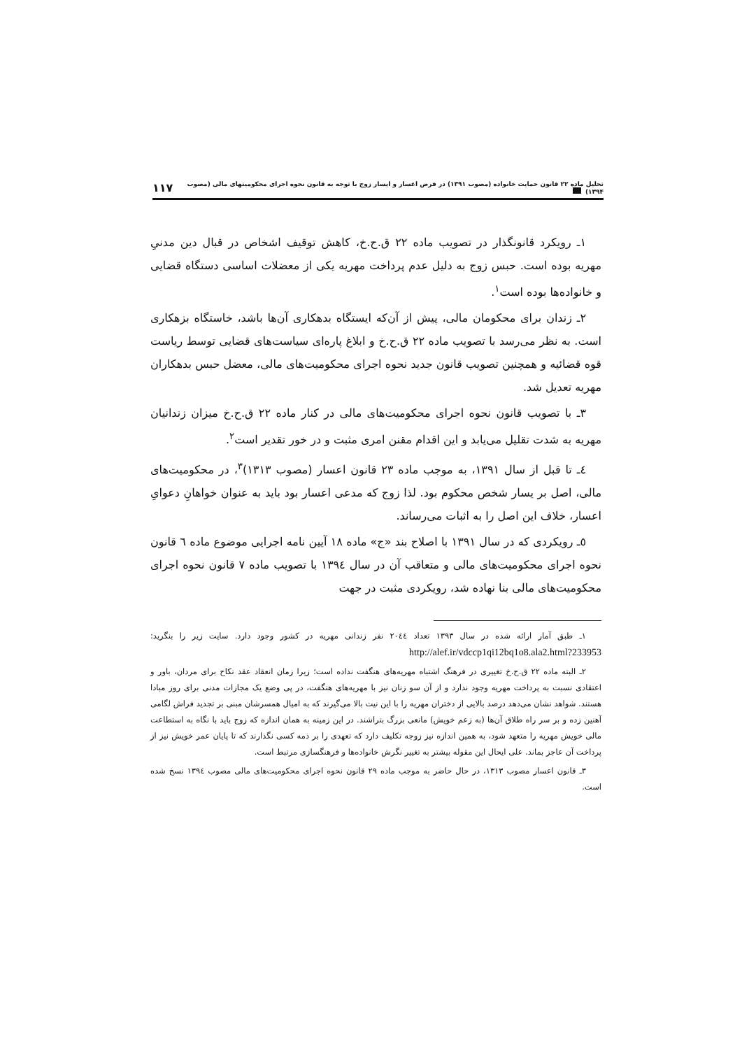تحلیل ماده ۲۲ قانون حمایت خانواده (مصوب ۱۳۹۱) در فرض اعسار و ایسار زوج با توجه به قانون نحوه اجرای محکومیتهای مالی (مصوب ۱۳۹۴) ۱۱۷
۱ـ رویکرد قانونگذار در تصویب ماده ۲۲ ق.ح.خ، کاهش توقیف اشخاص در قبال دین مدنیِ مهریه بوده است. حبس زوج به دلیل عدم پرداخت مهریه یکی از معضلات اساسی دستگاه قضایی و خانواده‌ها بوده است<sup>۱</sup>.
۲ـ زندان برای محکومان مالی، پیش از آن‌که ایستگاه بدهکاری آن‌ها باشد، خاستگاه بزهکاری است. به نظر می‌رسد با تصویب ماده ۲۲ ق.ح.خ و ابلاغ پاره‌ای سیاست‌های قضایی توسط ریاست قوه قضائیه و همچنین تصویب قانون جدید نحوه اجرای محکومیت‌های مالی، معضل حبس بدهکاران مهریه تعدیل شد.
۳ـ با تصویب قانون نحوه اجرای محکومیت‌های مالی در کنار ماده ۲۲ ق.ح.خ میزان زندانیان مهریه به شدت تقلیل می‌یابد و این اقدام مقنن امری مثبت و در خور تقدیر است<sup>۲</sup>.
٤ـ تا قبل از سال ۱۳۹۱، به موجب ماده ۲۳ قانون اعسار (مصوب ۱۳۱۳)<sup>۳</sup>، در محکومیت‌های مالی، اصل بر یسار شخص محکوم بود. لذا زوج که مدعی اعسار بود باید به عنوان خواهانِ دعوایِ اعسار، خلاف این اصل را به اثبات می‌رساند.
٥ـ رویکردی که در سال ۱۳۹۱ با اصلاح بند «ج» ماده ۱۸ آیین نامه اجرایی موضوع ماده ٦ قانون نحوه اجرای محکومیت‌های مالی و متعاقب آن در سال ۱۳۹٤ با تصویب ماده ۷ قانون نحوه اجرای محکومیت‌های مالی بنا نهاده شد، رویکردی مثبت در جهت
۱ـ طبق آمار ارائه شده در سال ۱۳۹۳ تعداد ۲۰٤٤ نفر زندانی مهریه در کشور وجود دارد. سایت زیر را بنگرید: http://alef.ir/vdccp1qi12bq1o8.ala2.html?233953
۲ـ البته ماده ۲۲ ق.ح.خ تغییری در فرهنگ اشتباه مهریه‌های هنگفت نداده است؛ زیرا زمان انعقاد عقد نکاح برای مردان، باور و اعتقادی نسبت به پرداخت مهریه وجود ندارد و از آن سو زنان نیز با مهریه‌های هنگفت، در پی وضع یک مجازات مدنی برای روز مبادا هستند. شواهد نشان می‌دهد درصد بالایی از دختران مهریه را با این نیت بالا می‌گیرند که به امیال همسرشان مبنی بر تجدید فراش لگامی آهنین زده و بر سر راه طلاق آن‌ها (به زعم خویش) مانعی بزرگ بتراشند. در این زمینه به همان اندازه که زوج باید با نگاه به استطاعت مالی خویش مهریه را متعهد شود، به همین اندازه نیز زوجه تکلیف دارد که تعهدی را بر ذمه کسی نگذارند که تا پایان عمر خویش نیز از پرداخت آن عاجز بماند. علی ایحال این مقوله بیشتر به تغییر نگرش خانواده‌ها و فرهنگسازی مرتبط است.
۳ـ قانون اعسار مصوب ۱۳۱۳، در حال حاضر به موجب ماده ۲۹ قانون نحوه اجرای محکومیت‌های مالی مصوب ۱۳۹٤ نسخ شده است.